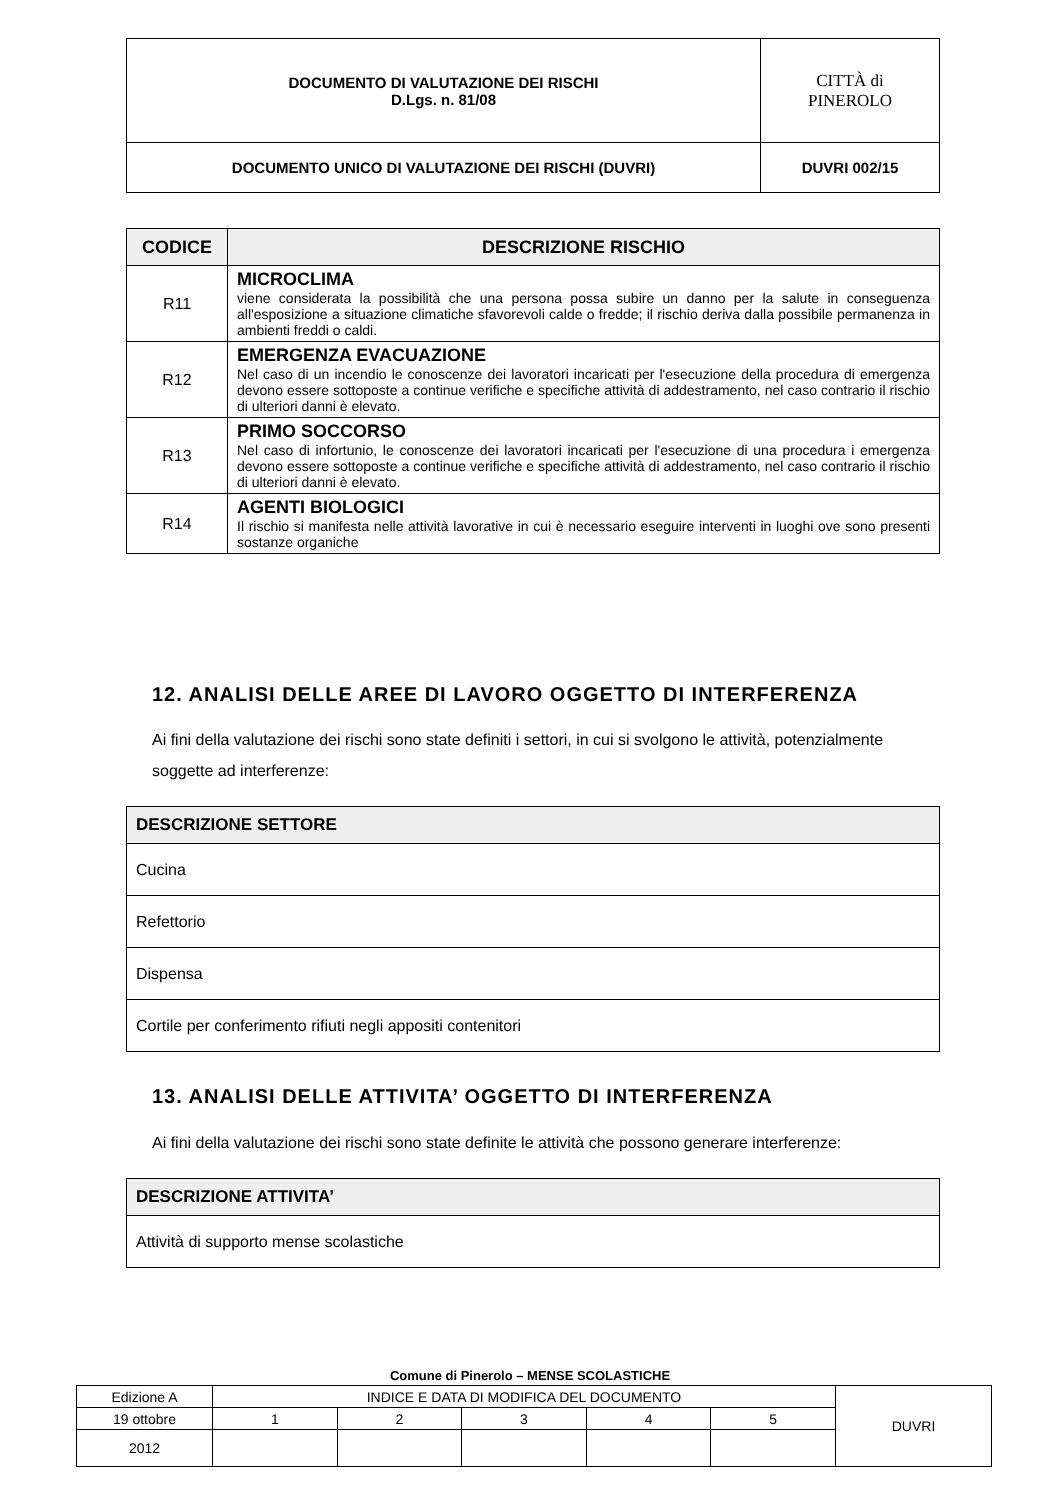| DOCUMENTO DI VALUTAZIONE DEI RISCHI D.Lgs. n. 81/08 | CITTÀ di PINEROLO |
| DOCUMENTO UNICO DI VALUTAZIONE DEI RISCHI (DUVRI) | DUVRI 002/15 |
| CODICE | DESCRIZIONE RISCHIO |
| --- | --- |
| R11 | MICROCLIMA viene considerata la possibilità che una persona possa subire un danno per la salute in conseguenza all'esposizione a situazione climatiche sfavorevoli calde o fredde; il rischio deriva dalla possibile permanenza in ambienti freddi o caldi. |
| R12 | EMERGENZA EVACUAZIONE Nel caso di un incendio le conoscenze dei lavoratori incaricati per l'esecuzione della procedura di emergenza devono essere sottoposte a continue verifiche e specifiche attività di addestramento, nel caso contrario il rischio di ulteriori danni è elevato. |
| R13 | PRIMO SOCCORSO Nel caso di infortunio, le conoscenze dei lavoratori incaricati per l'esecuzione di una procedura i emergenza devono essere sottoposte a continue verifiche e specifiche attività di addestramento, nel caso contrario il rischio di ulteriori danni è elevato. |
| R14 | AGENTI BIOLOGICI Il rischio si manifesta nelle attività lavorative in cui è necessario eseguire interventi in luoghi ove sono presenti sostanze organiche |
12. ANALISI DELLE AREE DI LAVORO OGGETTO DI INTERFERENZA
Ai fini della valutazione dei rischi sono state definiti i settori, in cui si svolgono le attività, potenzialmente soggette ad interferenze:
| DESCRIZIONE SETTORE |
| --- |
| Cucina |
| Refettorio |
| Dispensa |
| Cortile per conferimento rifiuti negli appositi contenitori |
13. ANALISI DELLE ATTIVITA’ OGGETTO DI INTERFERENZA
Ai fini della valutazione dei rischi sono state definite le attività che possono generare interferenze:
| DESCRIZIONE ATTIVITA’ |
| --- |
| Attività di supporto mense scolastiche |
Comune di Pinerolo – MENSE SCOLASTICHE
| Edizione A | INDICE E DATA DI MODIFICA DEL DOCUMENTO | | | | | DUVRI |
| 19 ottobre | 1 | 2 | 3 | 4 | 5 | |
| 2012 | | | | | | |